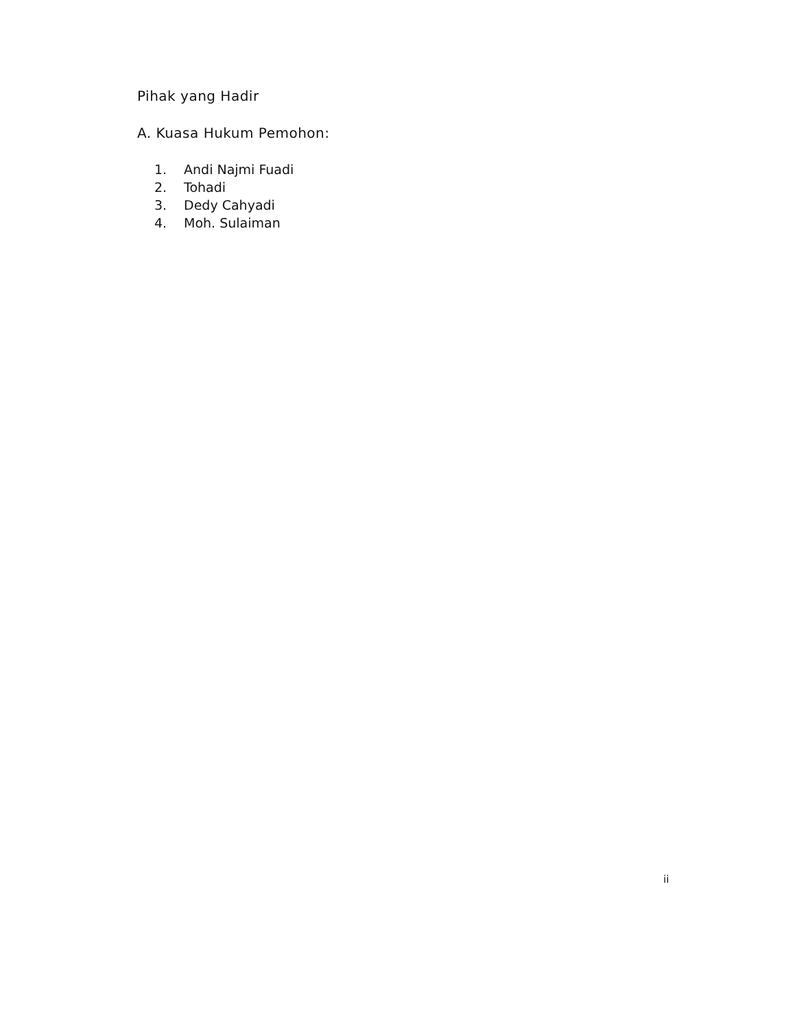Pihak yang Hadir
A. Kuasa Hukum Pemohon:
1. Andi Najmi Fuadi
2. Tohadi
3. Dedy Cahyadi
4. Moh. Sulaiman
ii